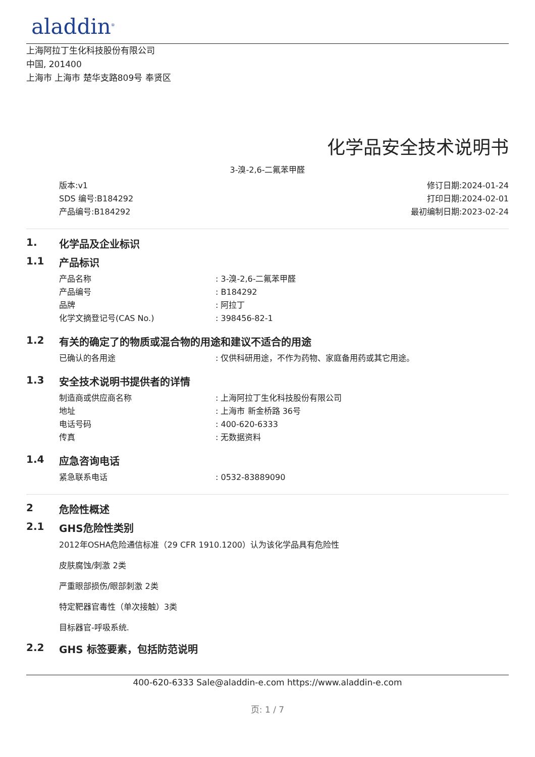aladdin<sup>®</sup>
上海阿拉丁生化科技股份有限公司
中国, 201400
上海市 上海市 楚华支路809号 奉贤区
化学品安全技术说明书
3-溴-2,6-二氟苯甲醛
版本:v1
SDS 编号:B184292
产品编号:B184292
修订日期:2024-01-24
打印日期:2024-02-01
最初编制日期:2023-02-24
1. 化学品及企业标识
1.1 产品标识
产品名称: 3-溴-2,6-二氟苯甲醛
产品编号: B184292
品牌: 阿拉丁
化学文摘登记号(CAS No.): 398456-82-1
1.2 有关的确定了的物质或混合物的用途和建议不适合的用途
已确认的各用途: 仅供科研用途，不作为药物、家庭备用药或其它用途。
1.3 安全技术说明书提供者的详情
制造商或供应商名称: 上海阿拉丁生化科技股份有限公司
地址: 上海市 新金桥路 36号
电话号码: 400-620-6333
传真: 无数据资料
1.4 应急咨询电话
紧急联系电话: 0532-83889090
2 危险性概述
2.1 GHS危险性类别
2012年OSHA危险通信标准（29 CFR 1910.1200）认为该化学品具有危险性
皮肤腐蚀/刺激 2类
严重眼部损伤/眼部刺激 2类
特定靶器官毒性（单次接触）3类
目标器官-呼吸系统.
2.2 GHS 标签要素，包括防范说明
400-620-6333 Sale@aladdin-e.com https://www.aladdin-e.com
页: 1 / 7